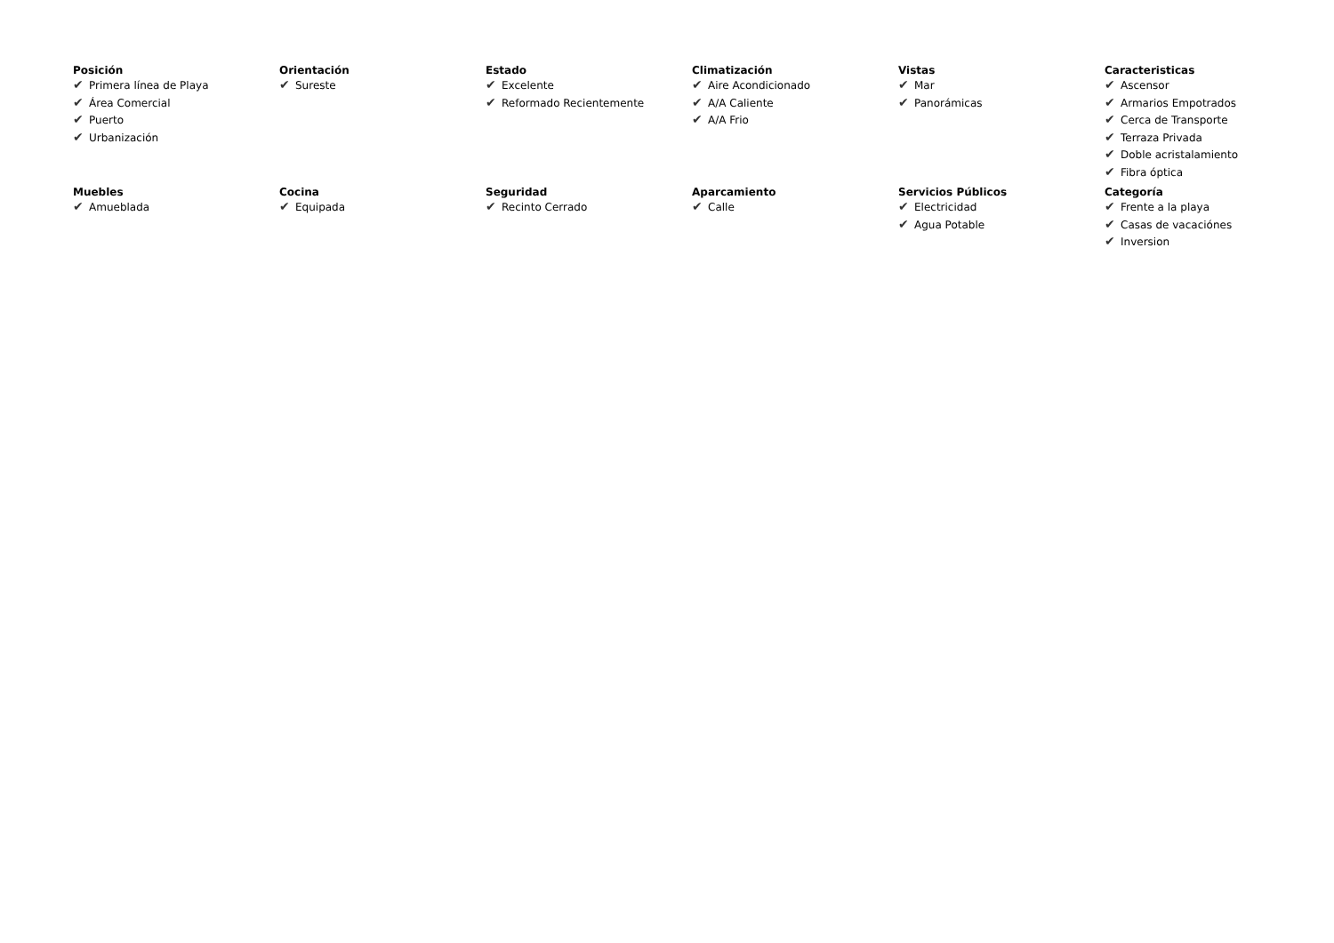Posición
✔ Primera línea de Playa
✔ Área Comercial
✔ Puerto
✔ Urbanización
Orientación
✔ Sureste
Estado
✔ Excelente
✔ Reformado Recientemente
Climatización
✔ Aire Acondicionado
✔ A/A Caliente
✔ A/A Frio
Vistas
✔ Mar
✔ Panorámicas
Caracteristicas
✔ Ascensor
✔ Armarios Empotrados
✔ Cerca de Transporte
✔ Terraza Privada
✔ Doble acristalamiento
✔ Fibra óptica
Muebles
✔ Amueblada
Cocina
✔ Equipada
Seguridad
✔ Recinto Cerrado
Aparcamiento
✔ Calle
Servicios Públicos
✔ Electricidad
✔ Agua Potable
Categoría
✔ Frente a la playa
✔ Casas de vacaciónes
✔ Inversion